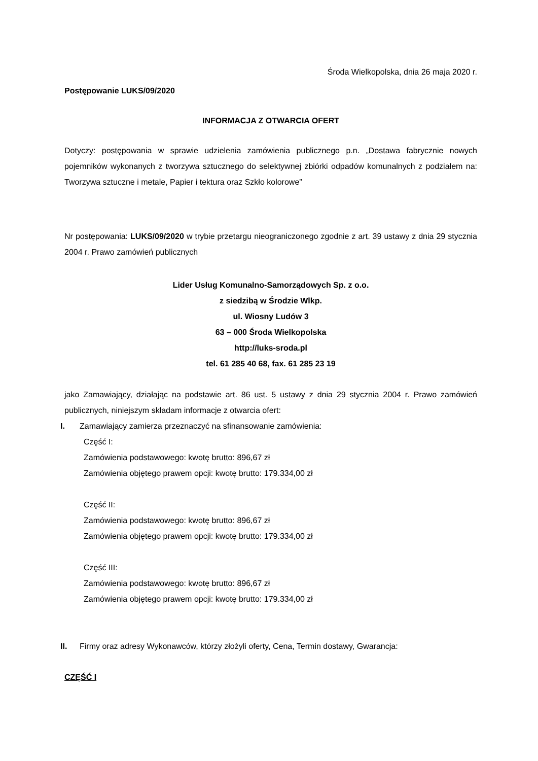Środa Wielkopolska, dnia 26 maja 2020 r.
Postępowanie LUKS/09/2020
INFORMACJA Z OTWARCIA OFERT
Dotyczy: postępowania w sprawie udzielenia zamówienia publicznego p.n. „Dostawa fabrycznie nowych pojemników wykonanych z tworzywa sztucznego do selektywnej zbiórki odpadów komunalnych z podziałem na: Tworzywa sztuczne i metale, Papier i tektura oraz Szkło kolorowe”
Nr postępowania: LUKS/09/2020 w trybie przetargu nieograniczonego zgodnie z art. 39 ustawy z dnia 29 stycznia 2004 r. Prawo zamówień publicznych
Lider Usług Komunalno-Samorządowych Sp. z o.o.
z siedzibą w Środzie Wlkp.
ul. Wiosny Ludów 3
63 – 000 Środa Wielkopolska
http://luks-sroda.pl
tel. 61 285 40 68, fax. 61 285 23 19
jako Zamawiający, działając na podstawie art. 86 ust. 5 ustawy z dnia 29 stycznia 2004 r. Prawo zamówień publicznych, niniejszym składam informacje z otwarcia ofert:
I. Zamawiający zamierza przeznaczyć na sfinansowanie zamówienia:
Część I:
Zamówienia podstawowego: kwotę brutto: 896,67 zł
Zamówienia objętego prawem opcji: kwotę brutto: 179.334,00 zł
Część II:
Zamówienia podstawowego: kwotę brutto: 896,67 zł
Zamówienia objętego prawem opcji: kwotę brutto: 179.334,00 zł
Część III:
Zamówienia podstawowego: kwotę brutto: 896,67 zł
Zamówienia objętego prawem opcji: kwotę brutto: 179.334,00 zł
II. Firmy oraz adresy Wykonawców, którzy złożyli oferty, Cena, Termin dostawy, Gwarancja:
CZĘŚĆ I